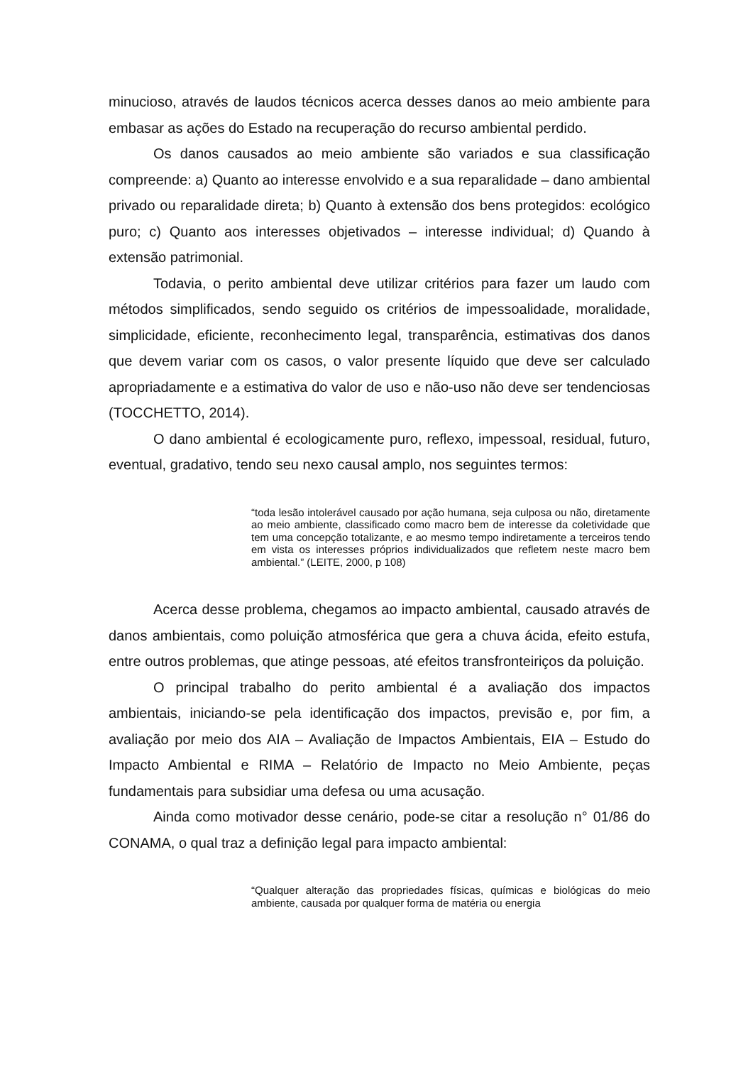minucioso, através de laudos técnicos acerca desses danos ao meio ambiente para embasar as ações do Estado na recuperação do recurso ambiental perdido.
Os danos causados ao meio ambiente são variados e sua classificação compreende: a) Quanto ao interesse envolvido e a sua reparalidade – dano ambiental privado ou reparalidade direta; b) Quanto à extensão dos bens protegidos: ecológico puro; c) Quanto aos interesses objetivados – interesse individual; d) Quando à extensão patrimonial.
Todavia, o perito ambiental deve utilizar critérios para fazer um laudo com métodos simplificados, sendo seguido os critérios de impessoalidade, moralidade, simplicidade, eficiente, reconhecimento legal, transparência, estimativas dos danos que devem variar com os casos, o valor presente líquido que deve ser calculado apropriadamente e a estimativa do valor de uso e não-uso não deve ser tendenciosas (TOCCHETTO, 2014).
O dano ambiental é ecologicamente puro, reflexo, impessoal, residual, futuro, eventual, gradativo, tendo seu nexo causal amplo, nos seguintes termos:
“toda lesão intolerável causado por ação humana, seja culposa ou não, diretamente ao meio ambiente, classificado como macro bem de interesse da coletividade que tem uma concepção totalizante, e ao mesmo tempo indiretamente a terceiros tendo em vista os interesses próprios individualizados que refletem neste macro bem ambiental.” (LEITE, 2000, p 108)
Acerca desse problema, chegamos ao impacto ambiental, causado através de danos ambientais, como poluição atmosférica que gera a chuva ácida, efeito estufa, entre outros problemas, que atinge pessoas, até efeitos transfronteiriços da poluição.
O principal trabalho do perito ambiental é a avaliação dos impactos ambientais, iniciando-se pela identificação dos impactos, previsão e, por fim, a avaliação por meio dos AIA – Avaliação de Impactos Ambientais, EIA – Estudo do Impacto Ambiental e RIMA – Relatório de Impacto no Meio Ambiente, peças fundamentais para subsidiar uma defesa ou uma acusação.
Ainda como motivador desse cenário, pode-se citar a resolução n° 01/86 do CONAMA, o qual traz a definição legal para impacto ambiental:
“Qualquer alteração das propriedades físicas, químicas e biológicas do meio ambiente, causada por qualquer forma de matéria ou energia